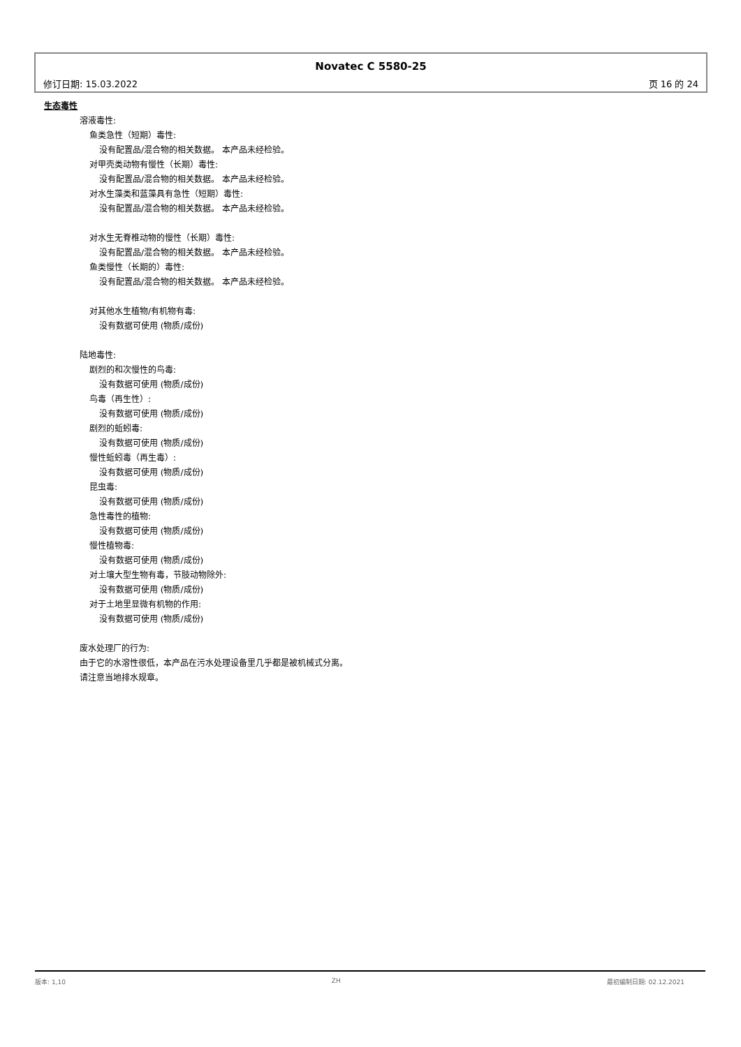Novatec C 5580-25
修订日期: 15.03.2022 页 16 的 24
生态毒性
溶液毒性:
鱼类急性（短期）毒性:
没有配置品/混合物的相关数据。 本产品未经检验。
对甲壳类动物有慢性（长期）毒性:
没有配置品/混合物的相关数据。 本产品未经检验。
对水生藻类和蓝藻具有急性（短期）毒性:
没有配置品/混合物的相关数据。 本产品未经检验。
对水生无脊椎动物的慢性（长期）毒性:
没有配置品/混合物的相关数据。 本产品未经检验。
鱼类慢性（长期的）毒性:
没有配置品/混合物的相关数据。 本产品未经检验。
对其他水生植物/有机物有毒:
没有数据可使用 (物质/成份)
陆地毒性:
剧烈的和次慢性的鸟毒:
没有数据可使用 (物质/成份)
鸟毒（再生性）:
没有数据可使用 (物质/成份)
剧烈的蚯蚓毒:
没有数据可使用 (物质/成份)
慢性蚯蚓毒（再生毒）:
没有数据可使用 (物质/成份)
昆虫毒:
没有数据可使用 (物质/成份)
急性毒性的植物:
没有数据可使用 (物质/成份)
慢性植物毒:
没有数据可使用 (物质/成份)
对土壤大型生物有毒，节肢动物除外:
没有数据可使用 (物质/成份)
对于土地里显微有机物的作用:
没有数据可使用 (物质/成份)
废水处理厂的行为:
由于它的水溶性很低，本产品在污水处理设备里几乎都是被机械式分离。
请注意当地排水规章。
版本: 1,10 ZH 最初编制日期: 02.12.2021